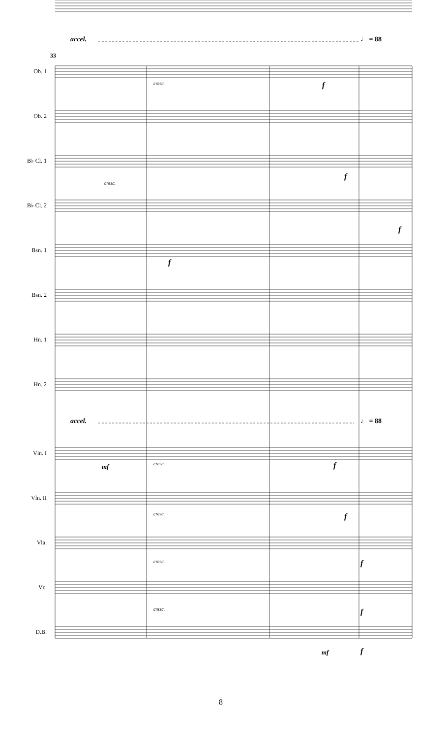accel. ♩ = 88
33
accel. ♩ = 88
Ob. 1
Ob. 2
B♭ Cl. 1
B♭ Cl. 2
Bsn. 1
Bsn. 2
Hn. 1
Hn. 2
Vln. I
Vln. II
Vla.
Vc.
D.B.
cresc. f
cresc.
f
f
f
mf cresc. f
cresc. f
cresc. f
cresc. f
mf f
8